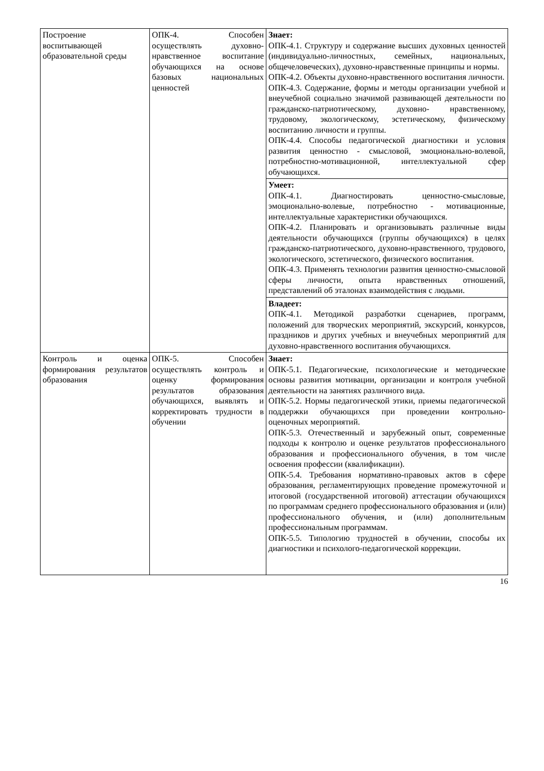| Построение воспитывающей образовательной среды | ОПК-4. Способен осуществлять духовно-нравственное воспитание обучающихся на основе базовых национальных ценностей | Знает: ОПК-4.1. Структуру и содержание высших духовных ценностей (индивидуально-личностных, семейных, национальных, общечеловеческих), духовно-нравственные принципы и нормы. ОПК-4.2. Объекты духовно-нравственного воспитания личности. ОПК-4.3. Содержание, формы и методы организации учебной и внеучебной социально значимой развивающей деятельности по гражданско-патриотическому, духовно- нравственному, трудовому, экологическому, эстетическому, физическому воспитанию личности и группы. ОПК-4.4. Способы педагогической диагностики и условия развития ценностно - смысловой, эмоционально-волевой, потребностно-мотивационной, интеллектуальной сфер обучающихся. |
| | | Умеет: ОПК-4.1. Диагностировать ценностно-смысловые, эмоционально-волевые, потребностно - мотивационные, интеллектуальные характеристики обучающихся. ОПК-4.2. Планировать и организовывать различные виды деятельности обучающихся (группы обучающихся) в целях гражданско-патриотического, духовно-нравственного, трудового, экологического, эстетического, физического воспитания. ОПК-4.3. Применять технологии развития ценностно-смысловой сферы личности, опыта нравственных отношений, представлений об эталонах взаимодействия с людьми. |
| | | Владеет: ОПК-4.1. Методикой разработки сценариев, программ, положений для творческих мероприятий, экскурсий, конкурсов, праздников и других учебных и внеучебных мероприятий для духовно-нравственного воспитания обучающихся. |
| Контроль и оценка формирования результатов образования | ОПК-5. Способен осуществлять контроль и оценку формирования результатов образования обучающихся, выявлять и корректировать трудности в обучении | Знает: ОПК-5.1. Педагогические, психологические и методические основы развития мотивации, организации и контроля учебной деятельности на занятиях различного вида. ОПК-5.2. Нормы педагогической этики, приемы педагогической поддержки обучающихся при проведении контрольно-оценочных мероприятий. ОПК-5.3. Отечественный и зарубежный опыт, современные подходы к контролю и оценке результатов профессионального образования и профессионального обучения, в том числе освоения профессии (квалификации). ОПК-5.4. Требования нормативно-правовых актов в сфере образования, регламентирующих проведение промежуточной и итоговой (государственной итоговой) аттестации обучающихся по программам среднего профессионального образования и (или) профессионального обучения, и (или) дополнительным профессиональным программам. ОПК-5.5. Типологию трудностей в обучении, способы их диагностики и психолого-педагогической коррекции. |
16